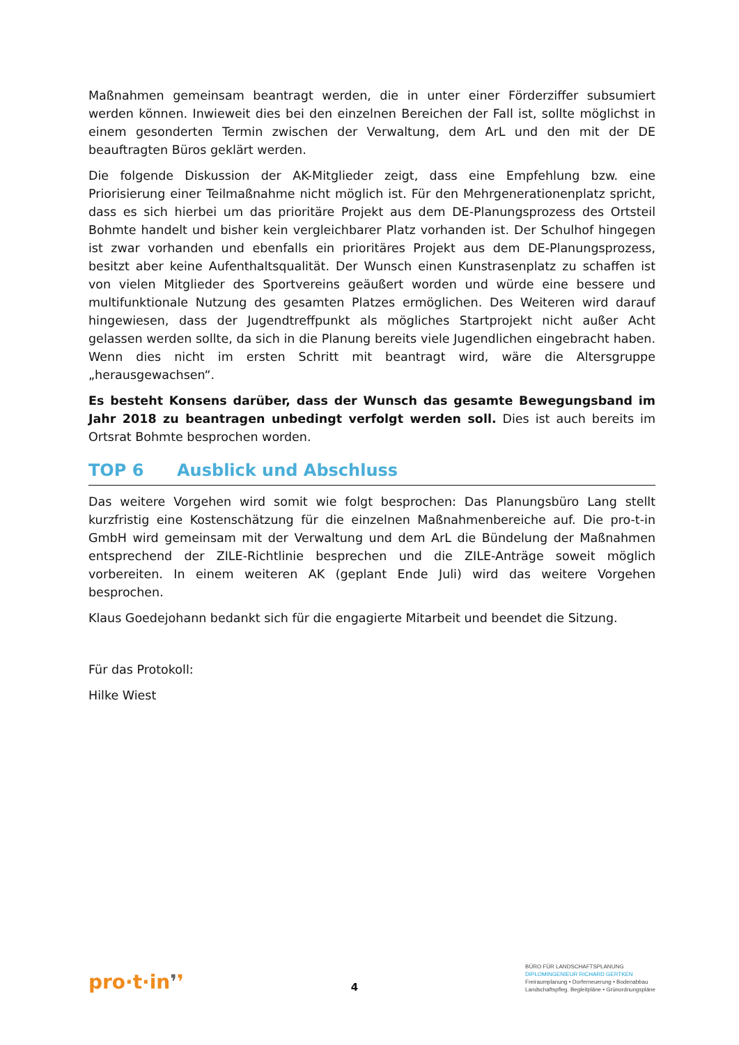Maßnahmen gemeinsam beantragt werden, die in unter einer Förderziffer subsumiert werden können. Inwieweit dies bei den einzelnen Bereichen der Fall ist, sollte möglichst in einem gesonderten Termin zwischen der Verwaltung, dem ArL und den mit der DE beauftragten Büros geklärt werden.
Die folgende Diskussion der AK-Mitglieder zeigt, dass eine Empfehlung bzw. eine Priorisierung einer Teilmaßnahme nicht möglich ist. Für den Mehrgenerationenplatz spricht, dass es sich hierbei um das prioritäre Projekt aus dem DE-Planungsprozess des Ortsteil Bohmte handelt und bisher kein vergleichbarer Platz vorhanden ist. Der Schulhof hingegen ist zwar vorhanden und ebenfalls ein prioritäres Projekt aus dem DE-Planungsprozess, besitzt aber keine Aufenthaltsqualität. Der Wunsch einen Kunstrasenplatz zu schaffen ist von vielen Mitglieder des Sportvereins geäußert worden und würde eine bessere und multifunktionale Nutzung des gesamten Platzes ermöglichen. Des Weiteren wird darauf hingewiesen, dass der Jugendtreffpunkt als mögliches Startprojekt nicht außer Acht gelassen werden sollte, da sich in die Planung bereits viele Jugendlichen eingebracht haben. Wenn dies nicht im ersten Schritt mit beantragt wird, wäre die Altersgruppe „herausgewachsen“.
Es besteht Konsens darüber, dass der Wunsch das gesamte Bewegungsband im Jahr 2018 zu beantragen unbedingt verfolgt werden soll. Dies ist auch bereits im Ortsrat Bohmte besprochen worden.
TOP 6 Ausblick und Abschluss
Das weitere Vorgehen wird somit wie folgt besprochen: Das Planungsbüro Lang stellt kurzfristig eine Kostenschätzung für die einzelnen Maßnahmenbereiche auf. Die pro-t-in GmbH wird gemeinsam mit der Verwaltung und dem ArL die Bündelung der Maßnahmen entsprechend der ZILE-Richtlinie besprechen und die ZILE-Anträge soweit möglich vorbereiten. In einem weiteren AK (geplant Ende Juli) wird das weitere Vorgehen besprochen.
Klaus Goedejohann bedankt sich für die engagierte Mitarbeit und beendet die Sitzung.
Für das Protokoll:
Hilke Wiest
pro·t·in❜❜
4
BÜRO FÜR LANDSCHAFTSPLANUNG
DIPLOMINGENIEUR RICHARD GERTKEN
Freiraumplanung • Dorferneuerung • Bodenabbau
Landschaftspfleg. Begleitpläne • Grünordnungspläne